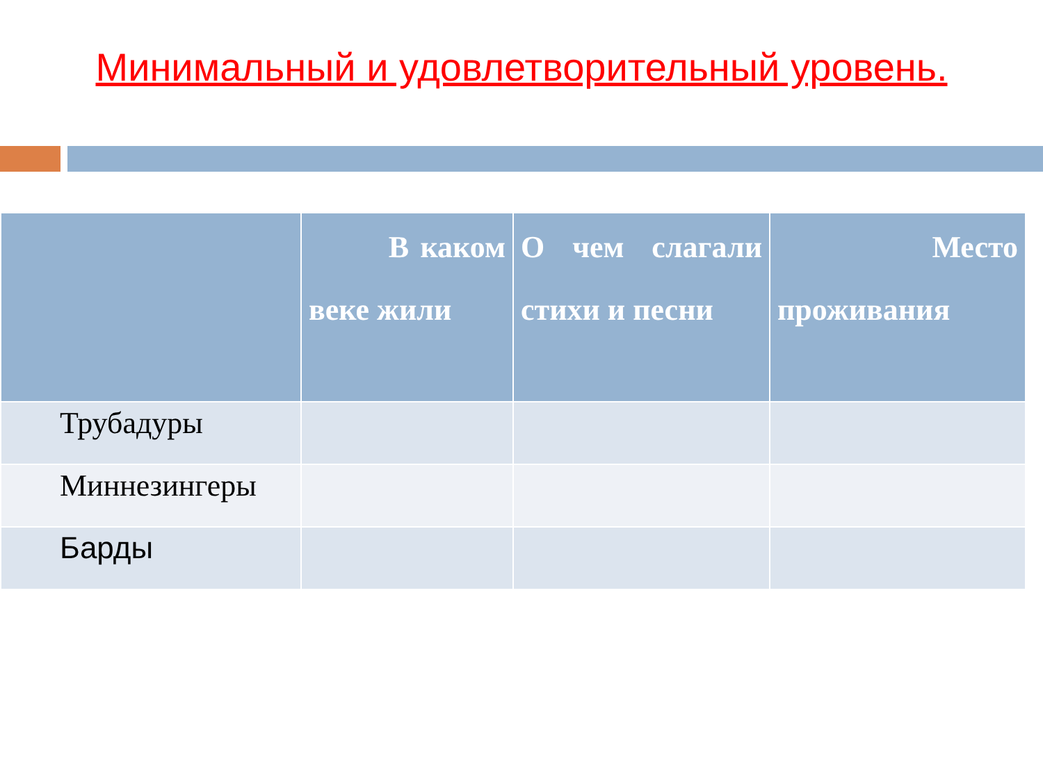Минимальный и удовлетворительный уровень.
| | В каком веке жили | О чем слагали стихи и песни | Место проживания |
| --- | --- | --- | --- |
| Трубадуры | | | |
| Миннезингеры | | | |
| Барды | | | |